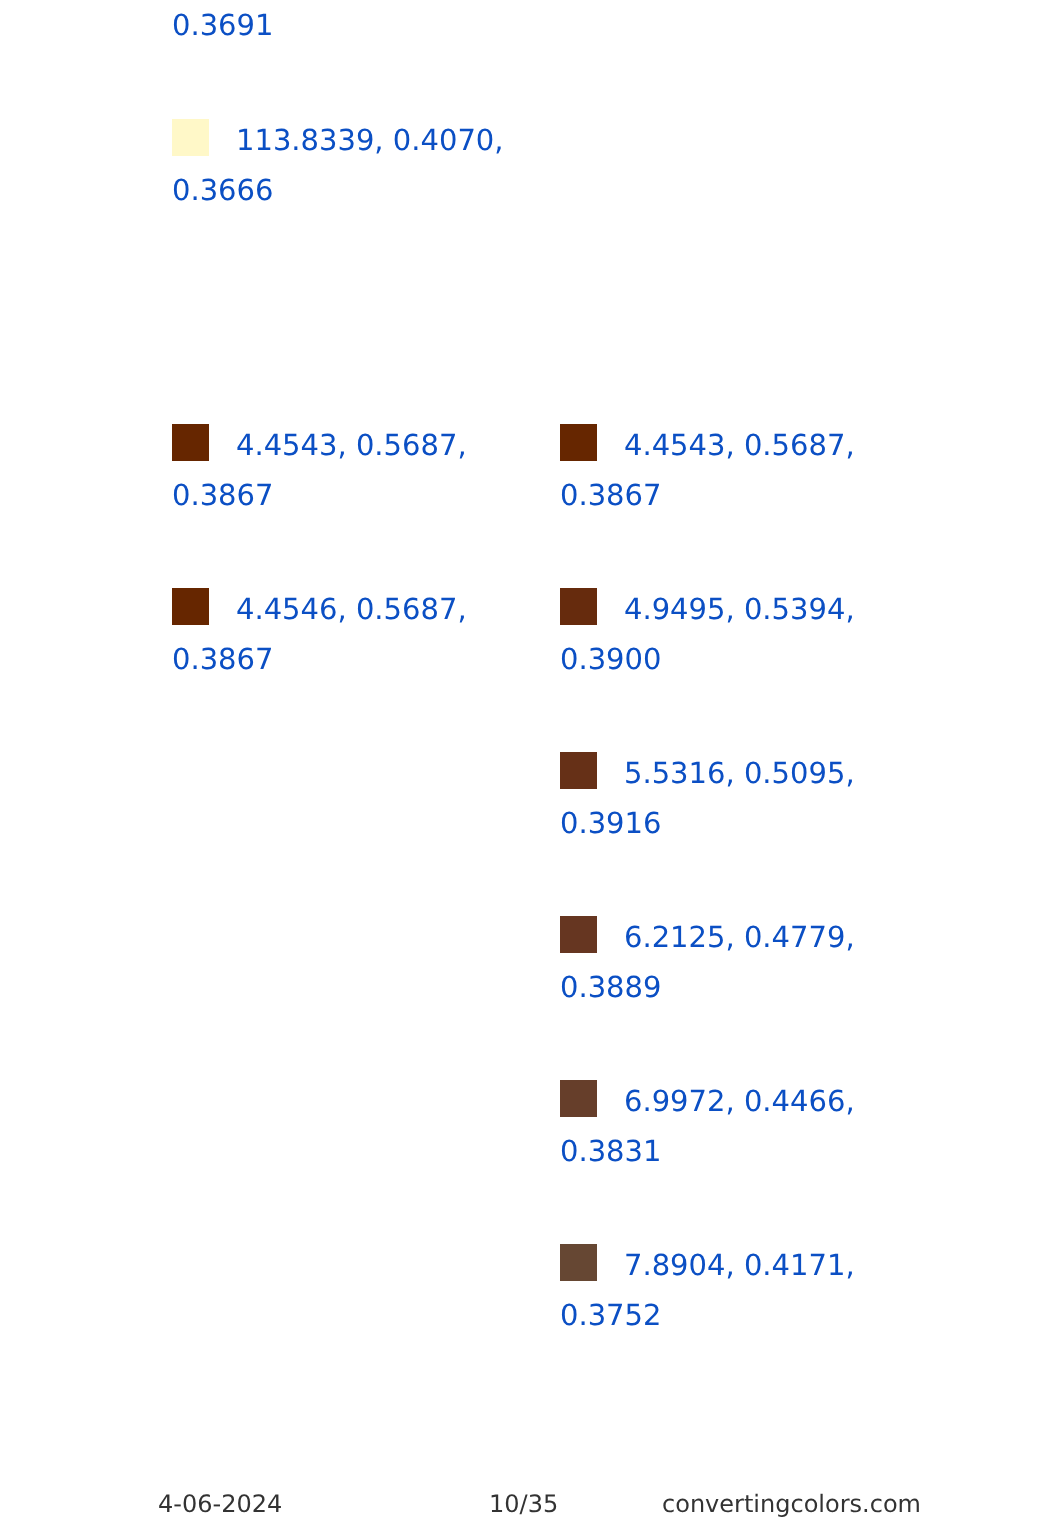0.3691
113.8339, 0.4070, 0.3666
4.4543, 0.5687, 0.3867
4.4543, 0.5687, 0.3867
4.4546, 0.5687, 0.3867
4.9495, 0.5394, 0.3900
5.5316, 0.5095, 0.3916
6.2125, 0.4779, 0.3889
6.9972, 0.4466, 0.3831
7.8904, 0.4171, 0.3752
4-06-2024 10/35 convertingcolors.com